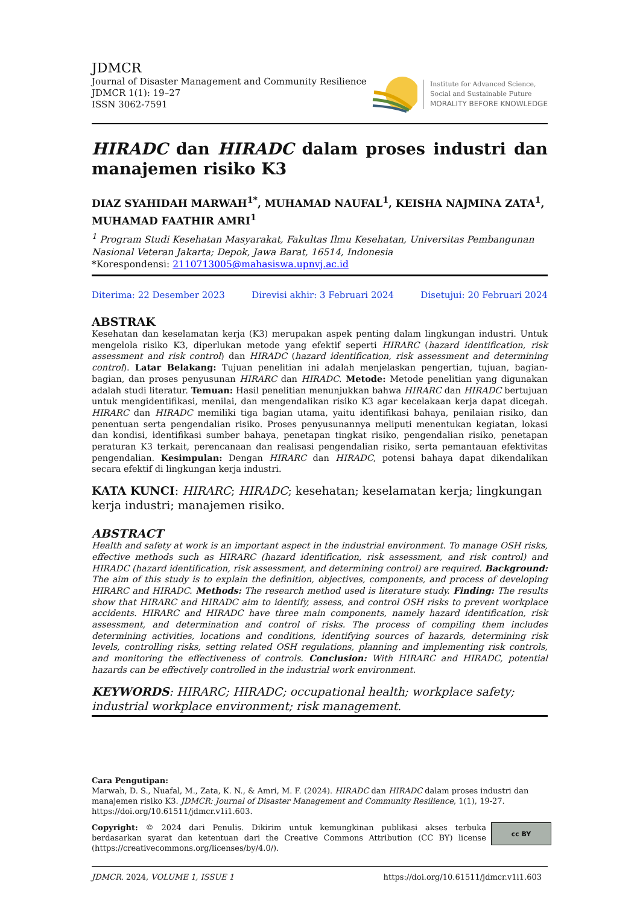JDMCR
Journal of Disaster Management and Community Resilience
JDMCR 1(1): 19–27
ISSN 3062-7591
Institute for Advanced Science,
Social and Sustainable Future
MORALITY BEFORE KNOWLEDGE
HIRADC dan HIRADC dalam proses industri dan manajemen risiko K3
DIAZ SYAHIDAH MARWAH<sup>1*</sup>, MUHAMAD NAUFAL<sup>1</sup>, KEISHA NAJMINA ZATA<sup>1</sup>, MUHAMAD FAATHIR AMRI<sup>1</sup>
<sup>1</sup> Program Studi Kesehatan Masyarakat, Fakultas Ilmu Kesehatan, Universitas Pembangunan Nasional Veteran Jakarta; Depok, Jawa Barat, 16514, Indonesia
*Korespondensi: 2110713005@mahasiswa.upnvj.ac.id
Diterima: 22 Desember 2023 Direvisi akhir: 3 Februari 2024 Disetujui: 20 Februari 2024
ABSTRAK
Kesehatan dan keselamatan kerja (K3) merupakan aspek penting dalam lingkungan industri. Untuk mengelola risiko K3, diperlukan metode yang efektif seperti HIRARC (hazard identification, risk assessment and risk control) dan HIRADC (hazard identification, risk assessment and determining control). Latar Belakang: Tujuan penelitian ini adalah menjelaskan pengertian, tujuan, bagian-bagian, dan proses penyusunan HIRARC dan HIRADC. Metode: Metode penelitian yang digunakan adalah studi literatur. Temuan: Hasil penelitian menunjukkan bahwa HIRARC dan HIRADC bertujuan untuk mengidentifikasi, menilai, dan mengendalikan risiko K3 agar kecelakaan kerja dapat dicegah. HIRARC dan HIRADC memiliki tiga bagian utama, yaitu identifikasi bahaya, penilaian risiko, dan penentuan serta pengendalian risiko. Proses penyusunannya meliputi menentukan kegiatan, lokasi dan kondisi, identifikasi sumber bahaya, penetapan tingkat risiko, pengendalian risiko, penetapan peraturan K3 terkait, perencanaan dan realisasi pengendalian risiko, serta pemantauan efektivitas pengendalian. Kesimpulan: Dengan HIRARC dan HIRADC, potensi bahaya dapat dikendalikan secara efektif di lingkungan kerja industri.
KATA KUNCI: HIRARC; HIRADC; kesehatan; keselamatan kerja; lingkungan kerja industri; manajemen risiko.
ABSTRACT
Health and safety at work is an important aspect in the industrial environment. To manage OSH risks, effective methods such as HIRARC (hazard identification, risk assessment, and risk control) and HIRADC (hazard identification, risk assessment, and determining control) are required. Background: The aim of this study is to explain the definition, objectives, components, and process of developing HIRARC and HIRADC. Methods: The research method used is literature study. Finding: The results show that HIRARC and HIRADC aim to identify, assess, and control OSH risks to prevent workplace accidents. HIRARC and HIRADC have three main components, namely hazard identification, risk assessment, and determination and control of risks. The process of compiling them includes determining activities, locations and conditions, identifying sources of hazards, determining risk levels, controlling risks, setting related OSH regulations, planning and implementing risk controls, and monitoring the effectiveness of controls. Conclusion: With HIRARC and HIRADC, potential hazards can be effectively controlled in the industrial work environment.
KEYWORDS: HIRARC; HIRADC; occupational health; workplace safety; industrial workplace environment; risk management.
Cara Pengutipan:
Marwah, D. S., Nuafal, M., Zata, K. N., & Amri, M. F. (2024). HIRADC dan HIRADC dalam proses industri dan manajemen risiko K3. JDMCR: Journal of Disaster Management and Community Resilience, 1(1), 19-27. https://doi.org/10.61511/jdmcr.v1i1.603.
Copyright: © 2024 dari Penulis. Dikirim untuk kemungkinan publikasi akses terbuka berdasarkan syarat dan ketentuan dari the Creative Commons Attribution (CC BY) license (https://creativecommons.org/licenses/by/4.0/).
cc BY
JDMCR. 2024, VOLUME 1, ISSUE 1 https://doi.org/10.61511/jdmcr.v1i1.603